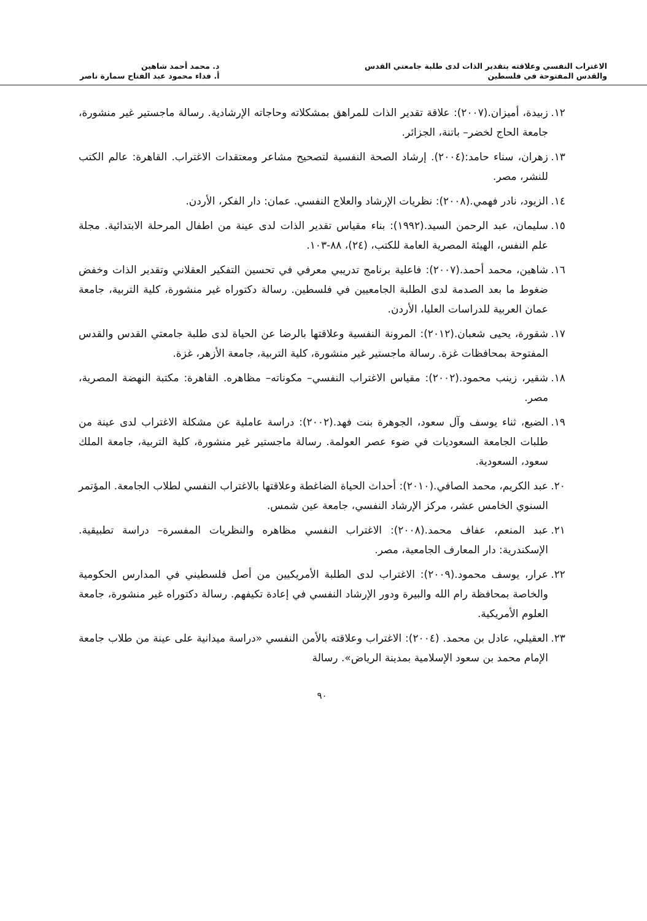الاغتراب النفسي وعلاقته بتقدير الذات لدى طلبة جامعتي القدس
والقدس المفتوحة في فلسطين
د. محمد أحمد شاهين
أ. فداء محمود عبد الفتاح سمارة ناصر
١٢. زبيدة، أميزان.(٢٠٠٧): علاقة تقدير الذات للمراهق بمشكلاته وحاجاته الإرشادية. رسالة ماجستير غير منشورة، جامعة الحاج لخضر– باتنة، الجزائر.
١٣. زهران، سناء حامد:(٢٠٠٤). إرشاد الصحة النفسية لتصحيح مشاعر ومعتقدات الاغتراب. القاهرة: عالم الكتب للنشر، مصر.
١٤. الزيود، نادر فهمي.(٢٠٠٨): نظريات الإرشاد والعلاج النفسي. عمان: دار الفكر، الأردن.
١٥. سليمان، عبد الرحمن السيد.(١٩٩٢): بناء مقياس تقدير الذات لدى عينة من اطفال المرحلة الابتدائية. مجلة علم النفس، الهيئة المصرية العامة للكتب، (٢٤)، ٨٨-١٠٣.
١٦. شاهين، محمد أحمد.(٢٠٠٧): فاعلية برنامج تدريبي معرفي في تحسين التفكير العقلاني وتقدير الذات وخفض ضغوط ما بعد الصدمة لدى الطلبة الجامعيين في فلسطين. رسالة دكتوراه غير منشورة، كلية التربية، جامعة عمان العربية للدراسات العليا، الأردن.
١٧. شقورة، يحيى شعبان.(٢٠١٢): المرونة النفسية وعلاقتها بالرضا عن الحياة لدى طلبة جامعتي القدس والقدس المفتوحة بمحافظات غزة. رسالة ماجستير غير منشورة، كلية التربية، جامعة الأزهر، غزة.
١٨. شقير، زينب محمود.(٢٠٠٢): مقياس الاغتراب النفسي– مكوناته– مظاهره. القاهرة: مكتبة النهضة المصرية، مصر.
١٩. الضبع، ثناء يوسف وآل سعود، الجوهرة بنت فهد.(٢٠٠٢): دراسة عاملية عن مشكلة الاغتراب لدى عينة من طلبات الجامعة السعوديات في ضوء عصر العولمة. رسالة ماجستير غير منشورة، كلية التربية، جامعة الملك سعود، السعودية.
٢٠. عبد الكريم، محمد الصافي.(٢٠١٠): أحداث الحياة الضاغطة وعلاقتها بالاغتراب النفسي لطلاب الجامعة. المؤتمر السنوي الخامس عشر، مركز الإرشاد النفسي، جامعة عين شمس.
٢١. عبد المنعم، عفاف محمد.(٢٠٠٨): الاغتراب النفسي مظاهره والنظريات المفسرة– دراسة تطبيقية. الإسكندرية: دار المعارف الجامعية، مصر.
٢٢. عرار، يوسف محمود.(٢٠٠٩): الاغتراب لدى الطلبة الأمريكيين من أصل فلسطيني في المدارس الحكومية والخاصة بمحافظة رام الله والبيرة ودور الإرشاد النفسي في إعادة تكيفهم. رسالة دكتوراه غير منشورة، جامعة العلوم الأمريكية.
٢٣. العقيلي، عادل بن محمد. (٢٠٠٤): الاغتراب وعلاقته بالأمن النفسي «دراسة ميدانية على عينة من طلاب جامعة الإمام محمد بن سعود الإسلامية بمدينة الرياض». رسالة
٩٠